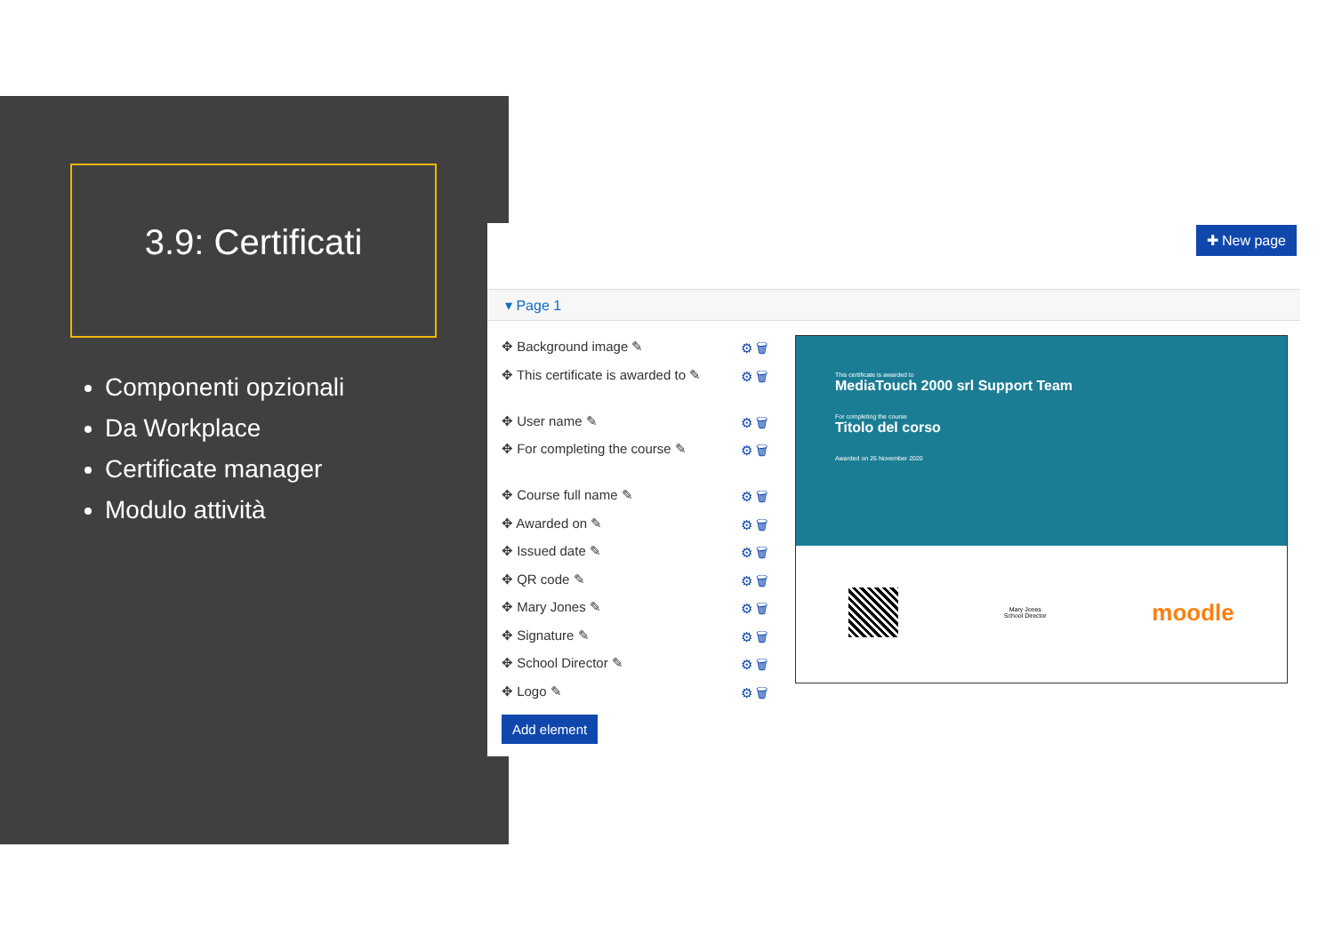3.9: Certificati
Componenti opzionali
Da Workplace
Certificate manager
Modulo attività
✚ New page
▾ Page 1
✥ Background image ✎ ⚙ 🗑
✥ This certificate is awarded to ✎ ⚙ 🗑
✥ User name ✎ ⚙ 🗑
✥ For completing the course ✎ ⚙ 🗑
✥ Course full name ✎ ⚙ 🗑
✥ Awarded on ✎ ⚙ 🗑
✥ Issued date ✎ ⚙ 🗑
✥ QR code ✎ ⚙ 🗑
✥ Mary Jones ✎ ⚙ 🗑
✥ Signature ✎ ⚙ 🗑
✥ School Director ✎ ⚙ 🗑
✥ Logo ✎ ⚙ 🗑
Add element
This certificate is awarded to
MediaTouch 2000 srl Support Team
For completing the course
Titolo del corso
Awarded on 26 November 2020
Mary Jones
School Director
moodle